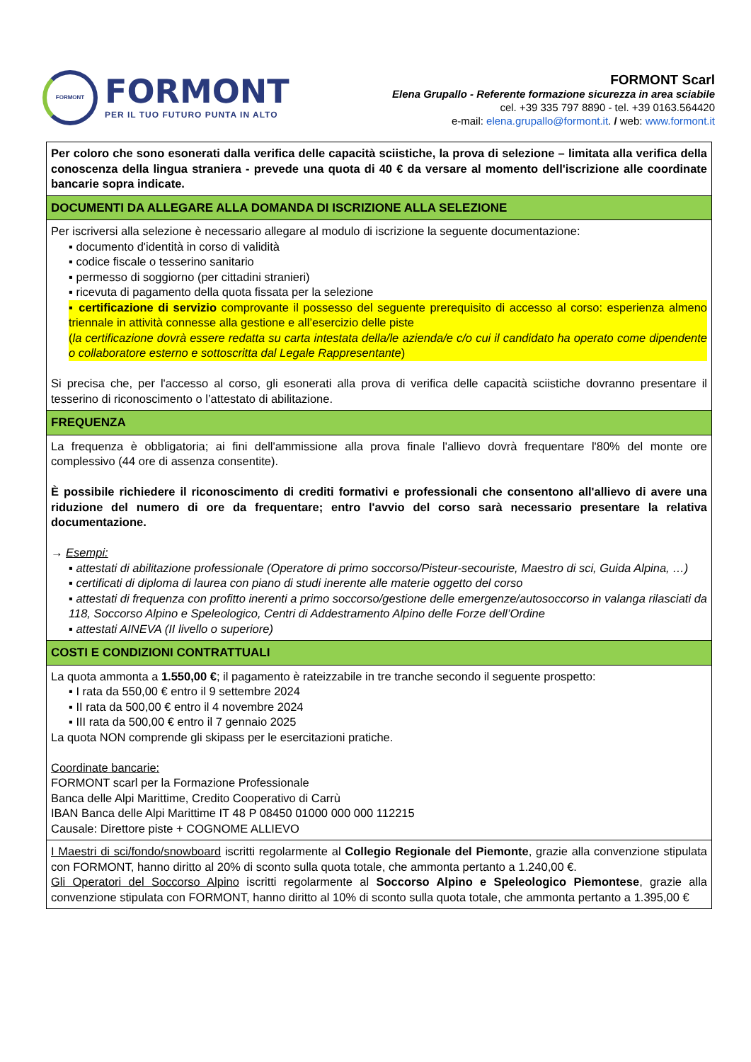FORMONT
FORMONT
PER IL TUO FUTURO PUNTA IN ALTO
FORMONT Scarl
Elena Grupallo - Referente formazione sicurezza in area sciabile
cel. +39 335 797 8890 - tel. +39 0163.564420
e-mail: elena.grupallo@formont.it. / web: www.formont.it
| Per coloro che sono esonerati dalla verifica delle capacità sciistiche, la prova di selezione – limitata alla verifica della conoscenza della lingua straniera - prevede una quota di 40 € da versare al momento dell'iscrizione alle coordinate bancarie sopra indicate. |
| DOCUMENTI DA ALLEGARE ALLA DOMANDA DI ISCRIZIONE ALLA SELEZIONE |
| Per iscriversi alla selezione è necessario allegare al modulo di iscrizione la seguente documentazione: ▪ documento d'identità in corso di validità ▪ codice fiscale o tesserino sanitario ▪ permesso di soggiorno (per cittadini stranieri) ▪ ricevuta di pagamento della quota fissata per la selezione ▪ certificazione di servizio comprovante il possesso del seguente prerequisito di accesso al corso: esperienza almeno triennale in attività connesse alla gestione e all’esercizio delle piste ( la certificazione dovrà essere redatta su carta intestata della/le azienda/e c/o cui il candidato ha operato come dipendente o collaboratore esterno e sottoscritta dal Legale Rappresentante ) Si precisa che, per l'accesso al corso, gli esonerati alla prova di verifica delle capacità sciistiche dovranno presentare il tesserino di riconoscimento o l’attestato di abilitazione. |
| FREQUENZA |
| La frequenza è obbligatoria; ai fini dell'ammissione alla prova finale l'allievo dovrà frequentare l'80% del monte ore complessivo (44 ore di assenza consentite). È possibile richiedere il riconoscimento di crediti formativi e professionali che consentono all'allievo di avere una riduzione del numero di ore da frequentare; entro l'avvio del corso sarà necessario presentare la relativa documentazione. → Esempi: ▪ attestati di abilitazione professionale (Operatore di primo soccorso/Pisteur-secouriste, Maestro di sci, Guida Alpina, …) ▪ certificati di diploma di laurea con piano di studi inerente alle materie oggetto del corso ▪ attestati di frequenza con profitto inerenti a primo soccorso/gestione delle emergenze/autosoccorso in valanga rilasciati da 118, Soccorso Alpino e Speleologico, Centri di Addestramento Alpino delle Forze dell’Ordine ▪ attestati AINEVA (II livello o superiore) |
| COSTI E CONDIZIONI CONTRATTUALI |
| La quota ammonta a 1.550,00 € ; il pagamento è rateizzabile in tre tranche secondo il seguente prospetto: ▪ I rata da 550,00 € entro il 9 settembre 2024 ▪ II rata da 500,00 € entro il 4 novembre 2024 ▪ III rata da 500,00 € entro il 7 gennaio 2025 La quota NON comprende gli skipass per le esercitazioni pratiche. Coordinate bancarie: FORMONT scarl per la Formazione Professionale Banca delle Alpi Marittime, Credito Cooperativo di Carrù IBAN Banca delle Alpi Marittime IT 48 P 08450 01000 000 000 112215 Causale: Direttore piste + COGNOME ALLIEVO |
| I Maestri di sci/fondo/snowboard iscritti regolarmente al Collegio Regionale del Piemonte , grazie alla convenzione stipulata con FORMONT, hanno diritto al 20% di sconto sulla quota totale, che ammonta pertanto a 1.240,00 €. Gli Operatori del Soccorso Alpino iscritti regolarmente al Soccorso Alpino e Speleologico Piemontese , grazie alla convenzione stipulata con FORMONT, hanno diritto al 10% di sconto sulla quota totale, che ammonta pertanto a 1.395,00 € |